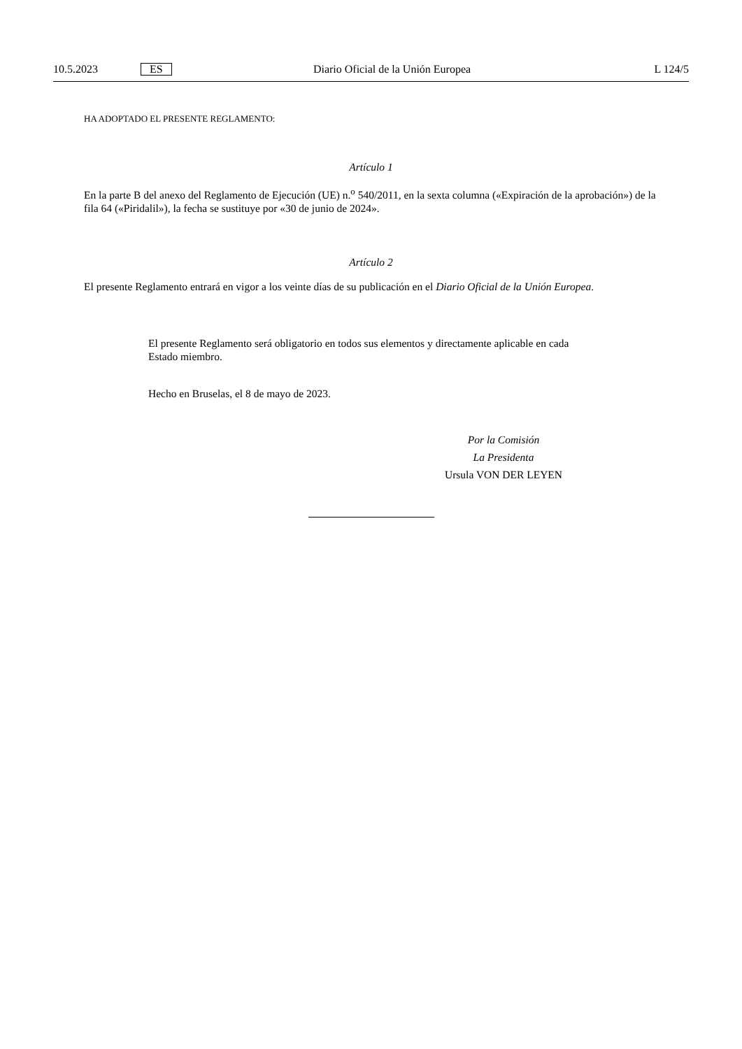10.5.2023 ES Diario Oficial de la Unión Europea L 124/5
HA ADOPTADO EL PRESENTE REGLAMENTO:
Artículo 1
En la parte B del anexo del Reglamento de Ejecución (UE) n.<sup>o</sup> 540/2011, en la sexta columna («Expiración de la aprobación») de la fila 64 («Piridalil»), la fecha se sustituye por «30 de junio de 2024».
Artículo 2
El presente Reglamento entrará en vigor a los veinte días de su publicación en el Diario Oficial de la Unión Europea.
El presente Reglamento será obligatorio en todos sus elementos y directamente aplicable en cada Estado miembro.
Hecho en Bruselas, el 8 de mayo de 2023.
Por la Comisión
La Presidenta
Ursula VON DER LEYEN